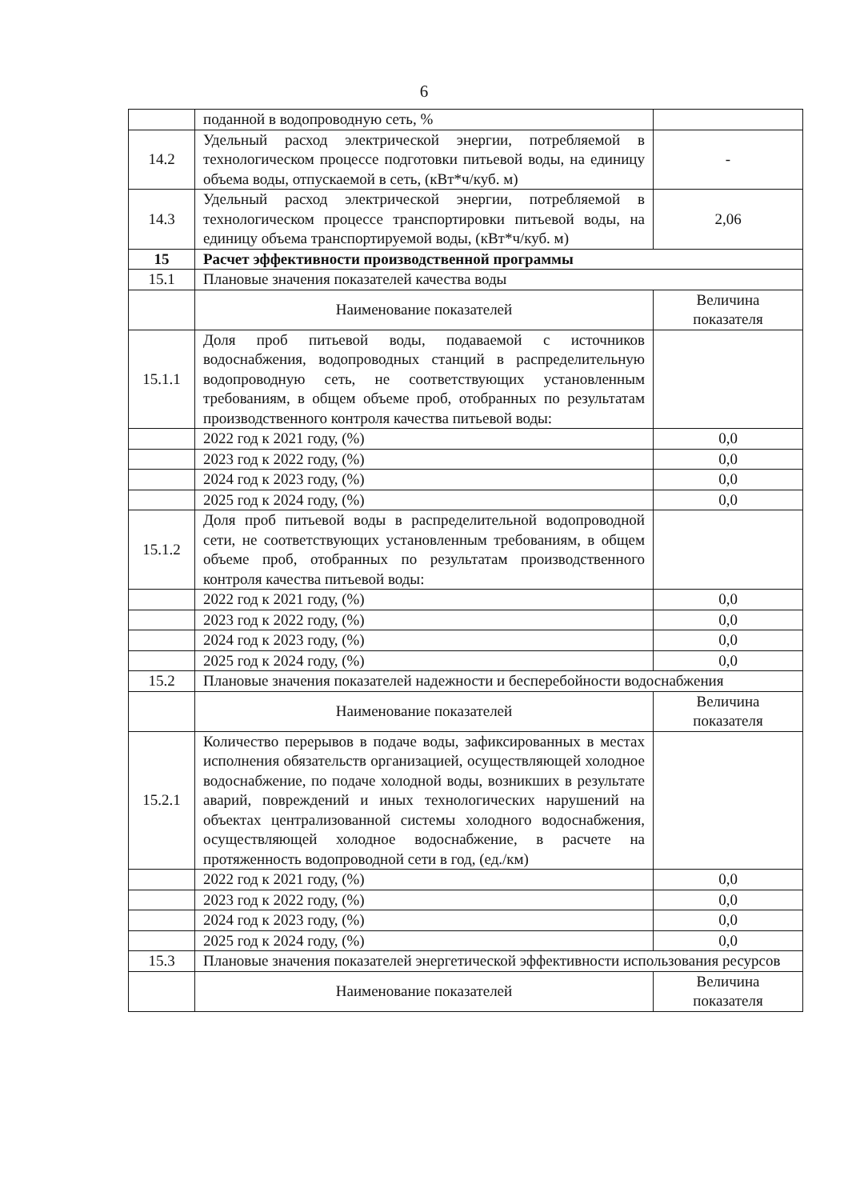6
| | поданной в водопроводную сеть, % | |
| 14.2 | Удельный расход электрической энергии, потребляемой в технологическом процессе подготовки питьевой воды, на единицу объема воды, отпускаемой в сеть, (кВт*ч/куб. м) | - |
| 14.3 | Удельный расход электрической энергии, потребляемой в технологическом процессе транспортировки питьевой воды, на единицу объема транспортируемой воды, (кВт*ч/куб. м) | 2,06 |
| 15 | Расчет эффективности производственной программы | |
| 15.1 | Плановые значения показателей качества воды | |
| | Наименование показателей | Величина показателя |
| 15.1.1 | Доля проб питьевой воды, подаваемой с источников водоснабжения, водопроводных станций в распределительную водопроводную сеть, не соответствующих установленным требованиям, в общем объеме проб, отобранных по результатам производственного контроля качества питьевой воды: | |
| | 2022 год к 2021 году, (%) | 0,0 |
| | 2023 год к 2022 году, (%) | 0,0 |
| | 2024 год к 2023 году, (%) | 0,0 |
| | 2025 год к 2024 году, (%) | 0,0 |
| 15.1.2 | Доля проб питьевой воды в распределительной водопроводной сети, не соответствующих установленным требованиям, в общем объеме проб, отобранных по результатам производственного контроля качества питьевой воды: | |
| | 2022 год к 2021 году, (%) | 0,0 |
| | 2023 год к 2022 году, (%) | 0,0 |
| | 2024 год к 2023 году, (%) | 0,0 |
| | 2025 год к 2024 году, (%) | 0,0 |
| 15.2 | Плановые значения показателей надежности и бесперебойности водоснабжения | |
| | Наименование показателей | Величина показателя |
| 15.2.1 | Количество перерывов в подаче воды, зафиксированных в местах исполнения обязательств организацией, осуществляющей холодное водоснабжение, по подаче холодной воды, возникших в результате аварий, повреждений и иных технологических нарушений на объектах централизованной системы холодного водоснабжения, осуществляющей холодное водоснабжение, в расчете на протяженность водопроводной сети в год, (ед./км) | |
| | 2022 год к 2021 году, (%) | 0,0 |
| | 2023 год к 2022 году, (%) | 0,0 |
| | 2024 год к 2023 году, (%) | 0,0 |
| | 2025 год к 2024 году, (%) | 0,0 |
| 15.3 | Плановые значения показателей энергетической эффективности использования ресурсов | |
| | Наименование показателей | Величина показателя |